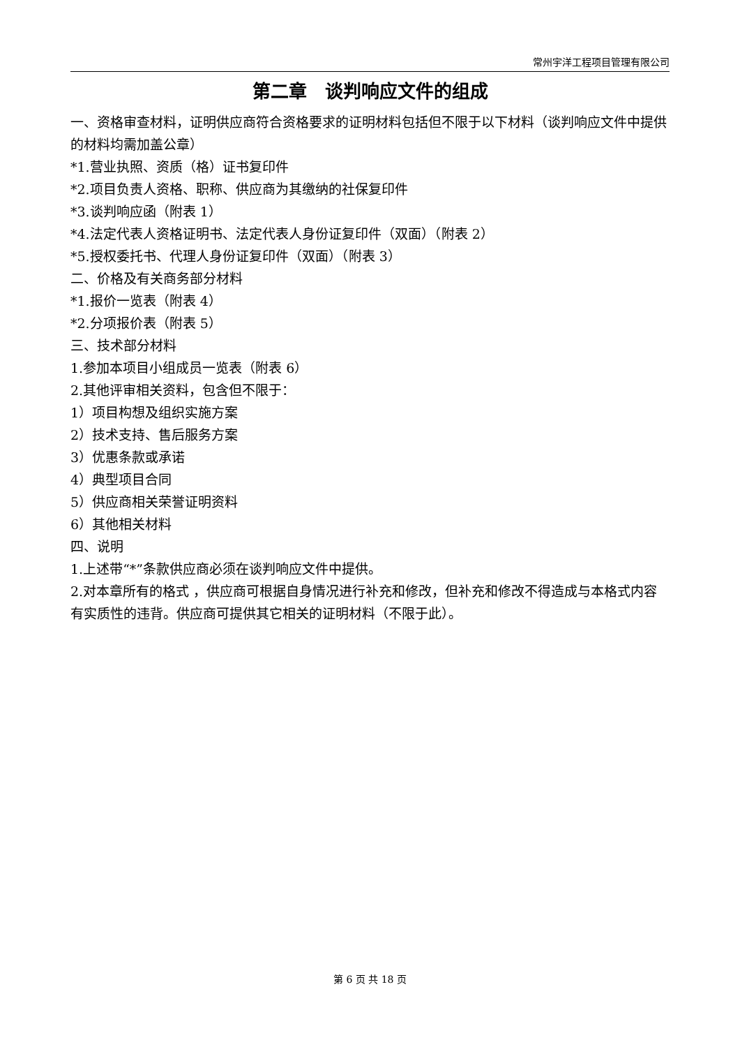常州宇洋工程项目管理有限公司
第二章　谈判响应文件的组成
一、资格审查材料，证明供应商符合资格要求的证明材料包括但不限于以下材料（谈判响应文件中提供的材料均需加盖公章）
*1.营业执照、资质（格）证书复印件
*2.项目负责人资格、职称、供应商为其缴纳的社保复印件
*3.谈判响应函（附表 1）
*4.法定代表人资格证明书、法定代表人身份证复印件（双面）（附表 2）
*5.授权委托书、代理人身份证复印件（双面）（附表 3）
二、价格及有关商务部分材料
*1.报价一览表（附表 4）
*2.分项报价表（附表 5）
三、技术部分材料
1.参加本项目小组成员一览表（附表 6）
2.其他评审相关资料，包含但不限于：
1）项目构想及组织实施方案
2）技术支持、售后服务方案
3）优惠条款或承诺
4）典型项目合同
5）供应商相关荣誉证明资料
6）其他相关材料
四、说明
1.上述带“*”条款供应商必须在谈判响应文件中提供。
2.对本章所有的格式 ，供应商可根据自身情况进行补充和修改，但补充和修改不得造成与本格式内容有实质性的违背。供应商可提供其它相关的证明材料（不限于此）。
第 6 页 共 18 页